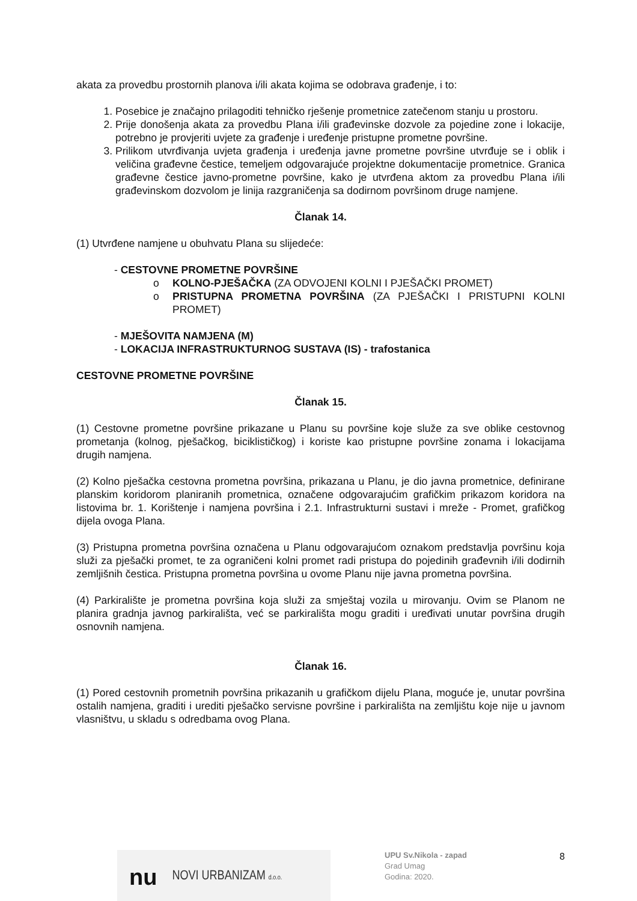akata za provedbu prostornih planova i/ili akata kojima se odobrava građenje, i to:
1. Posebice je značajno prilagoditi tehničko rješenje prometnice zatečenom stanju u prostoru.
2. Prije donošenja akata za provedbu Plana i/ili građevinske dozvole za pojedine zone i lokacije, potrebno je provjeriti uvjete za građenje i uređenje pristupne prometne površine.
3. Prilikom utvrđivanja uvjeta građenja i uređenja javne prometne površine utvrđuje se i oblik i veličina građevne čestice, temeljem odgovarajuće projektne dokumentacije prometnice. Granica građevne čestice javno-prometne površine, kako je utvrđena aktom za provedbu Plana i/ili građevinskom dozvolom je linija razgraničenja sa dodirnom površinom druge namjene.
Članak 14.
(1) Utvrđene namjene u obuhvatu Plana su slijedeće:
- CESTOVNE PROMETNE POVRŠINE
o KOLNO-PJEŠAČKA (ZA ODVOJENI KOLNI I PJEŠAČKI PROMET)
o PRISTUPNA PROMETNA POVRŠINA (ZA PJEŠAČKI I PRISTUPNI KOLNI PROMET)
- MJEŠOVITA NAMJENA (M)
- LOKACIJA INFRASTRUKTURNOG SUSTAVA (IS) - trafostanica
CESTOVNE PROMETNE POVRŠINE
Članak 15.
(1) Cestovne prometne površine prikazane u Planu su površine koje služe za sve oblike cestovnog prometanja (kolnog, pješačkog, biciklističkog) i koriste kao pristupne površine zonama i lokacijama drugih namjena.
(2) Kolno pješačka cestovna prometna površina, prikazana u Planu, je dio javna prometnice, definirane planskim koridorom planiranih prometnica, označene odgovarajućim grafičkim prikazom koridora na listovima br. 1. Korištenje i namjena površina i 2.1. Infrastrukturni sustavi i mreže - Promet, grafičkog dijela ovoga Plana.
(3) Pristupna prometna površina označena u Planu odgovarajućom oznakom predstavlja površinu koja služi za pješački promet, te za ograničeni kolni promet radi pristupa do pojedinih građevnih i/ili dodirnih zemljišnih čestica. Pristupna prometna površina u ovome Planu nije javna prometna površina.
(4) Parkiralište je prometna površina koja služi za smještaj vozila u mirovanju. Ovim se Planom ne planira gradnja javnog parkirališta, već se parkirališta mogu graditi i uređivati unutar površina drugih osnovnih namjena.
Članak 16.
(1) Pored cestovnih prometnih površina prikazanih u grafičkom dijelu Plana, moguće je, unutar površina ostalih namjena, graditi i urediti pješačko servisne površine i parkirališta na zemljištu koje nije u javnom vlasništvu, u skladu s odredbama ovog Plana.
nu NOVI URBANIZAM d.o.o.
UPU Sv.Nikola - zapad
Grad Umag
Godina: 2020.
8